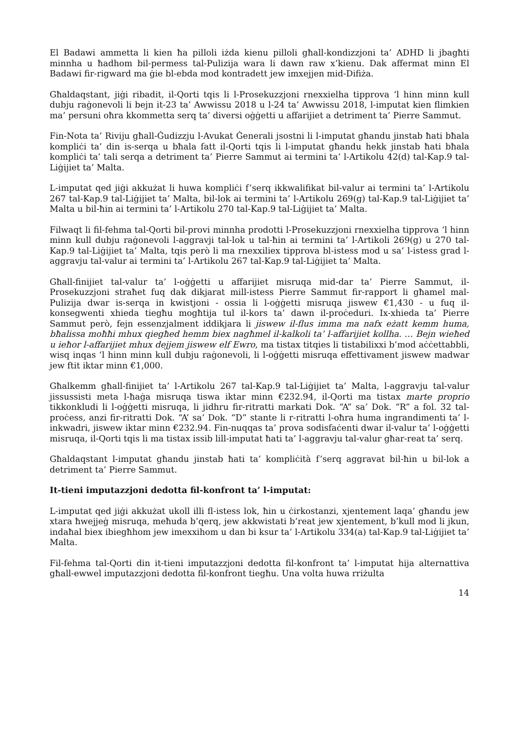El Badawi ammetta li kien ħa pilloli iżda kienu pilloli għall-kondizzjoni ta’ ADHD li jbagħti minnha u ħadhom bil-permess tal-Pulizija wara li dawn raw x’kienu. Dak affermat minn El Badawi fir-rigward ma ġie bl-ebda mod kontradett jew imxejjen mid-Difiża.
Għaldaqstant, jiġi ribadit, il-Qorti tqis li l-Prosekuzzjoni rnexxielha tipprova ‘l hinn minn kull dubju raġonevoli li bejn it-23 ta’ Awwissu 2018 u l-24 ta’ Awwissu 2018, l-imputat kien flimkien ma’ persuni oħra kkommetta serq ta’ diversi oġġetti u affarijiet a detriment ta’ Pierre Sammut.
Fin-Nota ta’ Riviju għall-Ġudizzju l-Avukat Ġenerali jsostni li l-imputat għandu jinstab ħati bħala kompliċi ta’ din is-serqa u bħala fatt il-Qorti tqis li l-imputat għandu hekk jinstab ħati bħala kompliċi ta’ tali serqa a detriment ta’ Pierre Sammut ai termini ta’ l-Artikolu 42(d) tal-Kap.9 tal-Liġijiet ta’ Malta.
L-imputat qed jiġi akkużat li huwa kompliċi f’serq ikkwalifikat bil-valur ai termini ta’ l-Artikolu 267 tal-Kap.9 tal-Liġijiet ta’ Malta, bil-lok ai termini ta’ l-Artikolu 269(g) tal-Kap.9 tal-Liġijiet ta’ Malta u bil-ħin ai termini ta’ l-Artikolu 270 tal-Kap.9 tal-Liġijiet ta’ Malta.
Filwaqt li fil-fehma tal-Qorti bil-provi minnha prodotti l-Prosekuzzjoni rnexxielha tipprova ‘l hinn minn kull dubju raġonevoli l-aggravji tal-lok u tal-ħin ai termini ta’ l-Artikoli 269(g) u 270 tal-Kap.9 tal-Liġijiet ta’ Malta, tqis però li ma rnexxiliex tipprova bl-istess mod u sa’ l-istess grad l-aggravju tal-valur ai termini ta’ l-Artikolu 267 tal-Kap.9 tal-Liġijiet ta’ Malta.
Għall-finijiet tal-valur ta’ l-oġġetti u affarijiet misruqa mid-dar ta’ Pierre Sammut, il-Prosekuzzjoni straħet fuq dak dikjarat mill-istess Pierre Sammut fir-rapport li għamel mal-Pulizija dwar is-serqa in kwistjoni - ossia li l-oġġetti misruqa jiswew €1,430 - u fuq il-konsegwenti xhieda tiegħu mogħtija tul il-kors ta’ dawn il-proċeduri. Ix-xhieda ta’ Pierre Sammut però, fejn essenzjalment iddikjara li jiswew il-flus imma ma nafx eżatt kemm huma, bħalissa moħħi mhux qiegħed hemm biex nagħmel il-kalkoli ta’ l-affarijiet kollha. … Bejn wieħed u ieħor l-affarijiet mhux dejjem jiswew elf Ewro, ma tistax titqies li tistabilixxi b’mod aċċettabbli, wisq inqas ‘l hinn minn kull dubju raġonevoli, li l-oġġetti misruqa effettivament jiswew madwar jew ftit iktar minn €1,000.
Għalkemm għall-finijiet ta’ l-Artikolu 267 tal-Kap.9 tal-Liġijiet ta’ Malta, l-aggravju tal-valur jissussisti meta l-ħaġa misruqa tiswa iktar minn €232.94, il-Qorti ma tistax marte proprio tikkonkludi li l-oġġetti misruqa, li jidhru fir-ritratti markati Dok. “A” sa’ Dok. “R” a fol. 32 tal-proċess, anzi fir-ritratti Dok. “A’ sa’ Dok. “D” stante li r-ritratti l-oħra huma ingrandimenti ta’ l-inkwadri, jiswew iktar minn €232.94. Fin-nuqqas ta’ prova sodisfaċenti dwar il-valur ta’ l-oġġetti misruqa, il-Qorti tqis li ma tistax issib lill-imputat ħati ta’ l-aggravju tal-valur għar-reat ta’ serq.
Għaldaqstant l-imputat għandu jinstab ħati ta’ kompliċità f’serq aggravat bil-ħin u bil-lok a detriment ta’ Pierre Sammut.
It-tieni imputazzjoni dedotta fil-konfront ta’ l-imputat:
L-imputat qed jiġi akkużat ukoll illi fl-istess lok, ħin u ċirkostanzi, xjentement laqa’ għandu jew xtara ħwejjeġ misruqa, meħuda b’qerq, jew akkwistati b’reat jew xjentement, b’kull mod li jkun, indaħal biex ibiegħhom jew imexxihom u dan bi ksur ta’ l-Artikolu 334(a) tal-Kap.9 tal-Liġijiet ta’ Malta.
Fil-fehma tal-Qorti din it-tieni imputazzjoni dedotta fil-konfront ta’ l-imputat hija alternattiva għall-ewwel imputazzjoni dedotta fil-konfront tiegħu. Una volta huwa rriżulta
14